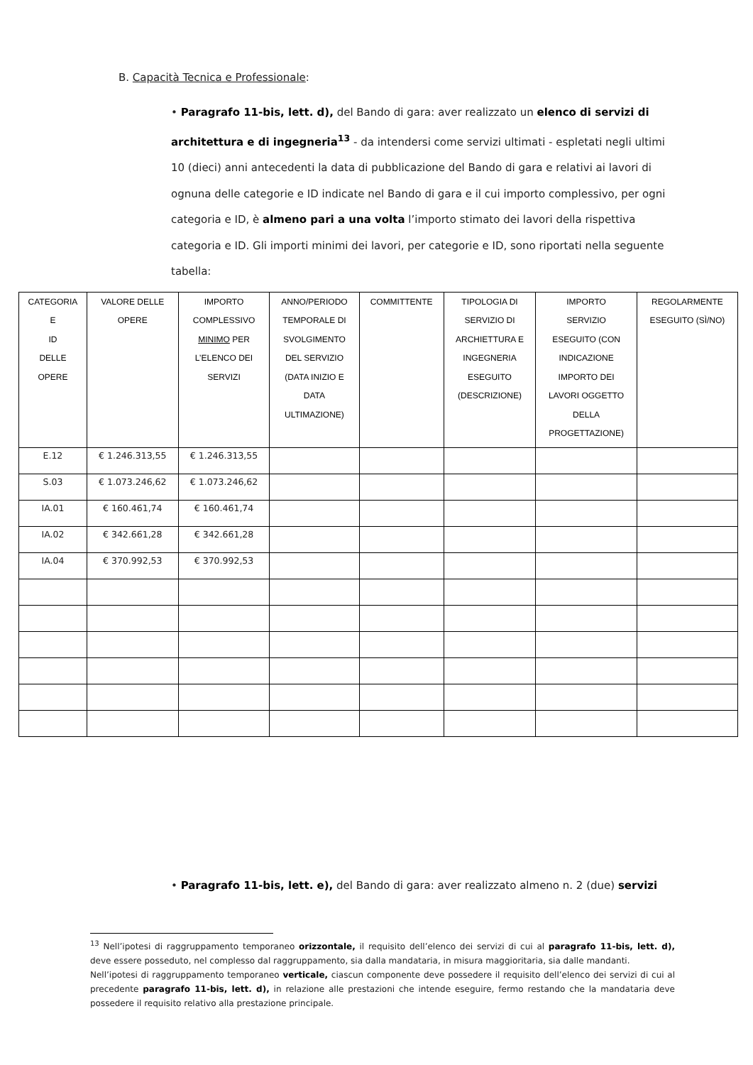B. Capacità Tecnica e Professionale:
• Paragrafo 11-bis, lett. d), del Bando di gara: aver realizzato un elenco di servizi di architettura e di ingegneria<sup>13</sup> - da intendersi come servizi ultimati - espletati negli ultimi 10 (dieci) anni antecedenti la data di pubblicazione del Bando di gara e relativi ai lavori di ognuna delle categorie e ID indicate nel Bando di gara e il cui importo complessivo, per ogni categoria e ID, è almeno pari a una volta l’importo stimato dei lavori della rispettiva categoria e ID. Gli importi minimi dei lavori, per categorie e ID, sono riportati nella seguente tabella:
| CATEGORIA E ID DELLE OPERE | VALORE DELLE OPERE | IMPORTO COMPLESSIVO MINIMO PER L’ELENCO DEI SERVIZI | ANNO/PERIODO TEMPORALE DI SVOLGIMENTO DEL SERVIZIO (DATA INIZIO E DATA ULTIMAZIONE) | COMMITTENTE | TIPOLOGIA DI SERVIZIO DI ARCHIETTURA E INGEGNERIA ESEGUITO (DESCRIZIONE) | IMPORTO SERVIZIO ESEGUITO (CON INDICAZIONE IMPORTO DEI LAVORI OGGETTO DELLA PROGETTAZIONE) | REGOLARMENTE ESEGUITO (SÌ/NO) |
| --- | --- | --- | --- | --- | --- | --- | --- |
| E.12 | € 1.246.313,55 | € 1.246.313,55 | | | | | |
| S.03 | € 1.073.246,62 | € 1.073.246,62 | | | | | |
| IA.01 | € 160.461,74 | € 160.461,74 | | | | | |
| IA.02 | € 342.661,28 | € 342.661,28 | | | | | |
| IA.04 | € 370.992,53 | € 370.992,53 | | | | | |
• Paragrafo 11-bis, lett. e), del Bando di gara: aver realizzato almeno n. 2 (due) servizi
<sup>13</sup> Nell’ipotesi di raggruppamento temporaneo orizzontale, il requisito dell’elenco dei servizi di cui al paragrafo 11-bis, lett. d), deve essere posseduto, nel complesso dal raggruppamento, sia dalla mandataria, in misura maggioritaria, sia dalle mandanti.
Nell’ipotesi di raggruppamento temporaneo verticale, ciascun componente deve possedere il requisito dell’elenco dei servizi di cui al precedente paragrafo 11-bis, lett. d), in relazione alle prestazioni che intende eseguire, fermo restando che la mandataria deve possedere il requisito relativo alla prestazione principale.